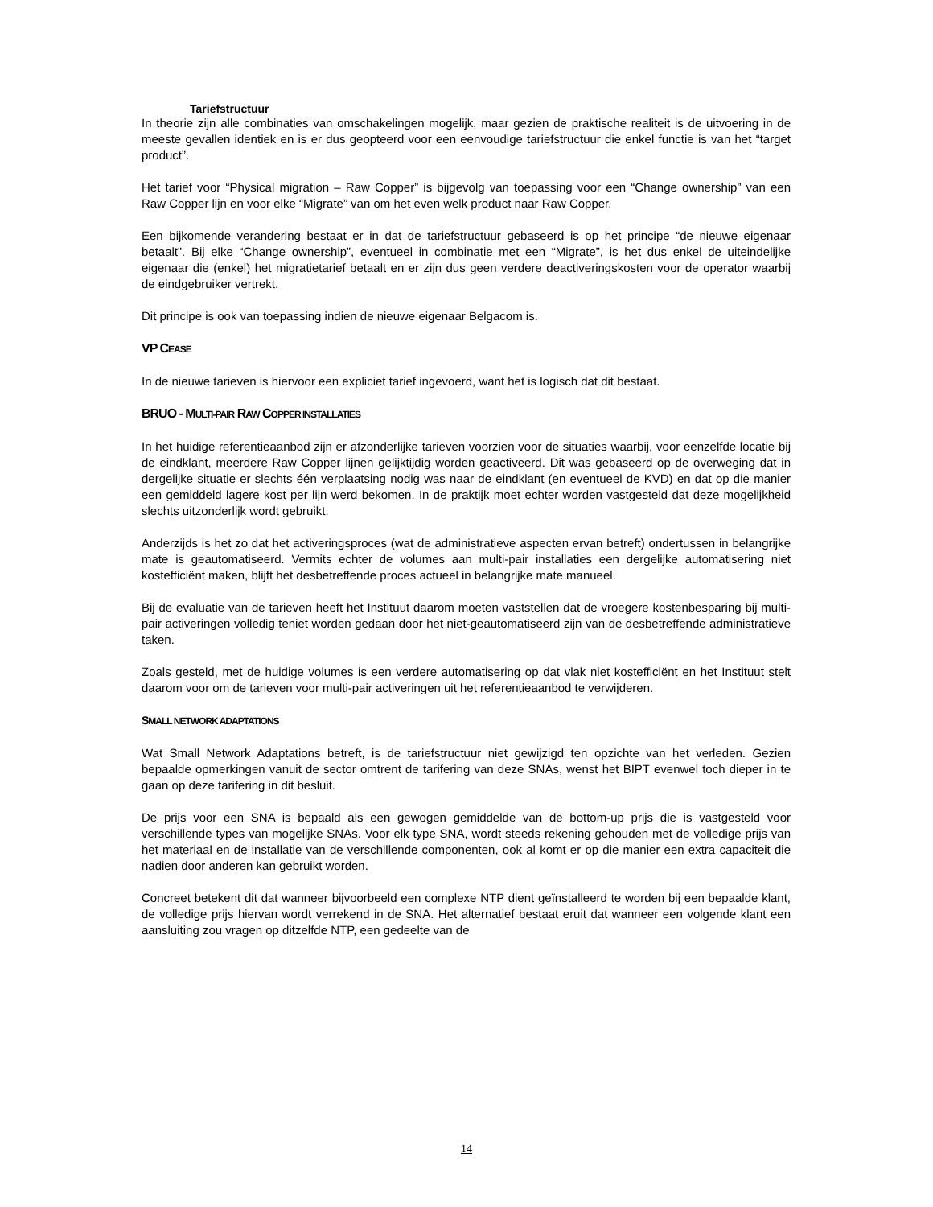Tariefstructuur
In theorie zijn alle combinaties van omschakelingen mogelijk, maar gezien de praktische realiteit is de uitvoering in de meeste gevallen identiek en is er dus geopteerd voor een eenvoudige tariefstructuur die enkel functie is van het “target product”.
Het tarief voor “Physical migration – Raw Copper” is bijgevolg van toepassing voor een “Change ownership” van een Raw Copper lijn en voor elke “Migrate” van om het even welk product naar Raw Copper.
Een bijkomende verandering bestaat er in dat de tariefstructuur gebaseerd is op het principe “de nieuwe eigenaar betaalt”. Bij elke “Change ownership”, eventueel in combinatie met een “Migrate”, is het dus enkel de uiteindelijke eigenaar die (enkel) het migratietarief betaalt en er zijn dus geen verdere deactiveringskosten voor de operator waarbij de eindgebruiker vertrekt.
Dit principe is ook van toepassing indien de nieuwe eigenaar Belgacom is.
VP CEASE
In de nieuwe tarieven is hiervoor een expliciet tarief ingevoerd, want het is logisch dat dit bestaat.
BRUO - MULTI-PAIR RAW COPPER INSTALLATIES
In het huidige referentieaanbod zijn er afzonderlijke tarieven voorzien voor de situaties waarbij, voor eenzelfde locatie bij de eindklant, meerdere Raw Copper lijnen gelijktijdig worden geactiveerd. Dit was gebaseerd op de overweging dat in dergelijke situatie er slechts één verplaatsing nodig was naar de eindklant (en eventueel de KVD) en dat op die manier een gemiddeld lagere kost per lijn werd bekomen. In de praktijk moet echter worden vastgesteld dat deze mogelijkheid slechts uitzonderlijk wordt gebruikt.
Anderzijds is het zo dat het activeringsproces (wat de administratieve aspecten ervan betreft) ondertussen in belangrijke mate is geautomatiseerd. Vermits echter de volumes aan multi-pair installaties een dergelijke automatisering niet kostefficiënt maken, blijft het desbetreffende proces actueel in belangrijke mate manueel.
Bij de evaluatie van de tarieven heeft het Instituut daarom moeten vaststellen dat de vroegere kostenbesparing bij multi-pair activeringen volledig teniet worden gedaan door het niet-geautomatiseerd zijn van de desbetreffende administratieve taken.
Zoals gesteld, met de huidige volumes is een verdere automatisering op dat vlak niet kostefficiënt en het Instituut stelt daarom voor om de tarieven voor multi-pair activeringen uit het referentieaanbod te verwijderen.
SMALL NETWORK ADAPTATIONS
Wat Small Network Adaptations betreft, is de tariefstructuur niet gewijzigd ten opzichte van het verleden. Gezien bepaalde opmerkingen vanuit de sector omtrent de tarifering van deze SNAs, wenst het BIPT evenwel toch dieper in te gaan op deze tarifering in dit besluit.
De prijs voor een SNA is bepaald als een gewogen gemiddelde van de bottom-up prijs die is vastgesteld voor verschillende types van mogelijke SNAs. Voor elk type SNA, wordt steeds rekening gehouden met de volledige prijs van het materiaal en de installatie van de verschillende componenten, ook al komt er op die manier een extra capaciteit die nadien door anderen kan gebruikt worden.
Concreet betekent dit dat wanneer bijvoorbeeld een complexe NTP dient geïnstalleerd te worden bij een bepaalde klant, de volledige prijs hiervan wordt verrekend in de SNA. Het alternatief bestaat eruit dat wanneer een volgende klant een aansluiting zou vragen op ditzelfde NTP, een gedeelte van de
14